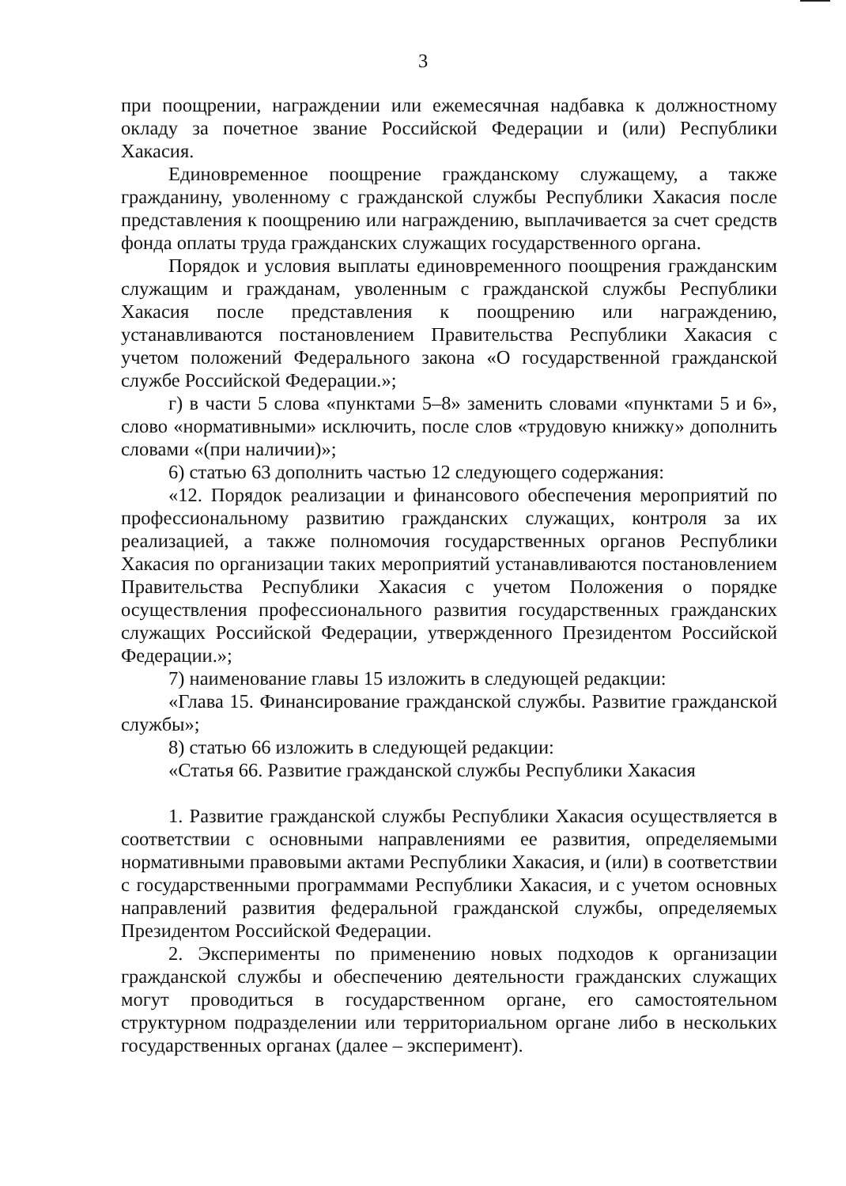3
при поощрении, награждении или ежемесячная надбавка к должностному окладу за почетное звание Российской Федерации и (или) Республики Хакасия.
Единовременное поощрение гражданскому служащему, а также гражданину, уволенному с гражданской службы Республики Хакасия после представления к поощрению или награждению, выплачивается за счет средств фонда оплаты труда гражданских служащих государственного органа.
Порядок и условия выплаты единовременного поощрения гражданским служащим и гражданам, уволенным с гражданской службы Республики Хакасия после представления к поощрению или награждению, устанавливаются постановлением Правительства Республики Хакасия с учетом положений Федерального закона «О государственной гражданской службе Российской Федерации.»;
г) в части 5 слова «пунктами 5–8» заменить словами «пунктами 5 и 6», слово «нормативными» исключить, после слов «трудовую книжку» дополнить словами «(при наличии)»;
6) статью 63 дополнить частью 12 следующего содержания:
«12. Порядок реализации и финансового обеспечения мероприятий по профессиональному развитию гражданских служащих, контроля за их реализацией, а также полномочия государственных органов Республики Хакасия по организации таких мероприятий устанавливаются постановлением Правительства Республики Хакасия с учетом Положения о порядке осуществления профессионального развития государственных гражданских служащих Российской Федерации, утвержденного Президентом Российской Федерации.»;
7) наименование главы 15 изложить в следующей редакции:
«Глава 15. Финансирование гражданской службы. Развитие гражданской службы»;
8) статью 66 изложить в следующей редакции:
«Статья 66. Развитие гражданской службы Республики Хакасия
1. Развитие гражданской службы Республики Хакасия осуществляется в соответствии с основными направлениями ее развития, определяемыми нормативными правовыми актами Республики Хакасия, и (или) в соответствии с государственными программами Республики Хакасия, и с учетом основных направлений развития федеральной гражданской службы, определяемых Президентом Российской Федерации.
2. Эксперименты по применению новых подходов к организации гражданской службы и обеспечению деятельности гражданских служащих могут проводиться в государственном органе, его самостоятельном структурном подразделении или территориальном органе либо в нескольких государственных органах (далее – эксперимент).